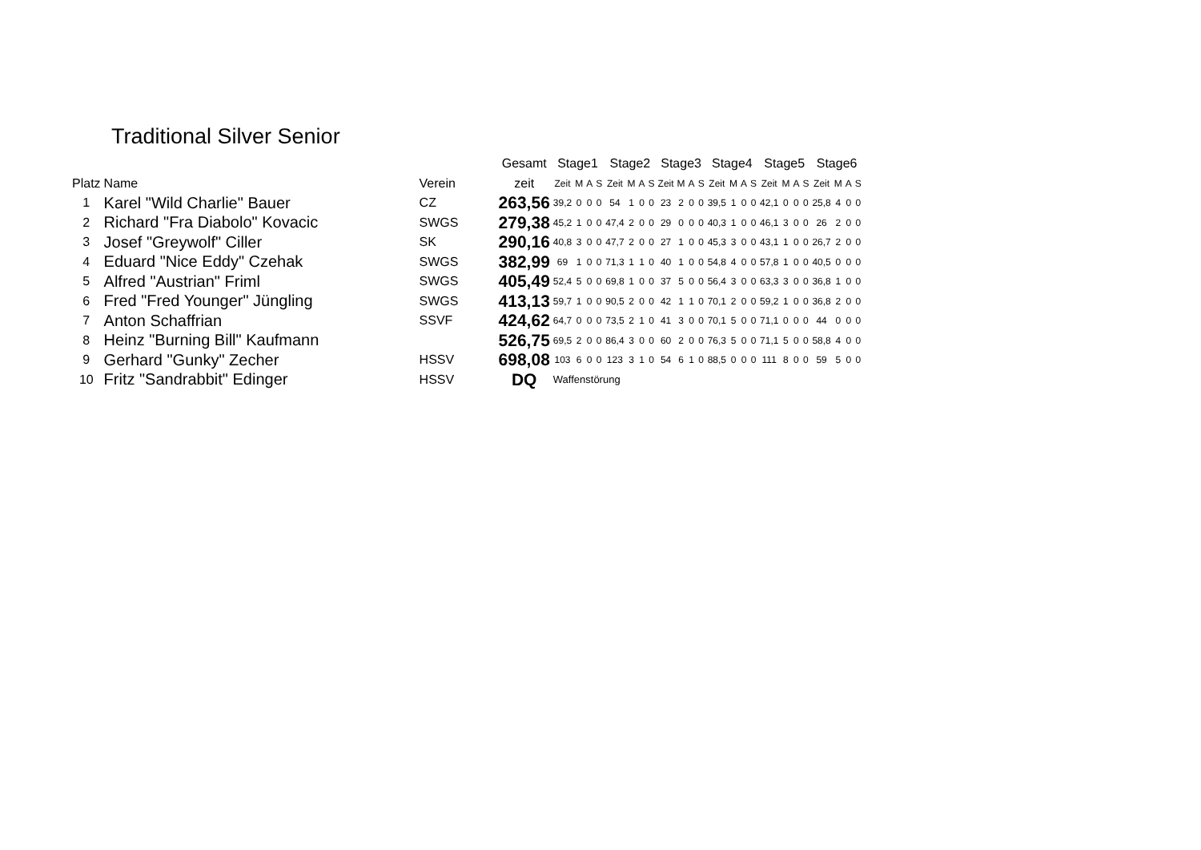Traditional Silver Senior
| | | | Gesamt | Stage1 | | | | Stage2 | | | | Stage3 | | | | Stage4 | | | | Stage5 | | | | Stage6 | | | |
| --- | --- | --- | --- | --- | --- | --- | --- | --- | --- | --- | --- | --- | --- | --- | --- | --- | --- | --- | --- | --- | --- | --- | --- | --- | --- | --- | --- |
| Platz | Name | Verein | zeit | Zeit | M | A | S | Zeit | M | A | S | Zeit | M | A | S | Zeit | M | A | S | Zeit | M | A | S | Zeit | M | A | S |
| 1 | Karel "Wild Charlie" Bauer | CZ | 263,56 | 39,2 | 0 | 0 | 0 | 54 | 1 | 0 | 0 | 23 | 2 | 0 | 0 | 39,5 | 1 | 0 | 0 | 42,1 | 0 | 0 | 0 | 25,8 | 4 | 0 | 0 |
| 2 | Richard "Fra Diabolo" Kovacic | SWGS | 279,38 | 45,2 | 1 | 0 | 0 | 47,4 | 2 | 0 | 0 | 29 | 0 | 0 | 0 | 40,3 | 1 | 0 | 0 | 46,1 | 3 | 0 | 0 | 26 | 2 | 0 | 0 |
| 3 | Josef "Greywolf" Ciller | SK | 290,16 | 40,8 | 3 | 0 | 0 | 47,7 | 2 | 0 | 0 | 27 | 1 | 0 | 0 | 45,3 | 3 | 0 | 0 | 43,1 | 1 | 0 | 0 | 26,7 | 2 | 0 | 0 |
| 4 | Eduard "Nice Eddy" Czehak | SWGS | 382,99 | 69 | 1 | 0 | 0 | 71,3 | 1 | 1 | 0 | 40 | 1 | 0 | 0 | 54,8 | 4 | 0 | 0 | 57,8 | 1 | 0 | 0 | 40,5 | 0 | 0 | 0 |
| 5 | Alfred "Austrian" Friml | SWGS | 405,49 | 52,4 | 5 | 0 | 0 | 69,8 | 1 | 0 | 0 | 37 | 5 | 0 | 0 | 56,4 | 3 | 0 | 0 | 63,3 | 3 | 0 | 0 | 36,8 | 1 | 0 | 0 |
| 6 | Fred "Fred Younger" Jüngling | SWGS | 413,13 | 59,7 | 1 | 0 | 0 | 90,5 | 2 | 0 | 0 | 42 | 1 | 1 | 0 | 70,1 | 2 | 0 | 0 | 59,2 | 1 | 0 | 0 | 36,8 | 2 | 0 | 0 |
| 7 | Anton Schaffrian | SSVF | 424,62 | 64,7 | 0 | 0 | 0 | 73,5 | 2 | 1 | 0 | 41 | 3 | 0 | 0 | 70,1 | 5 | 0 | 0 | 71,1 | 0 | 0 | 0 | 44 | 0 | 0 | 0 |
| 8 | Heinz "Burning Bill" Kaufmann | | 526,75 | 69,5 | 2 | 0 | 0 | 86,4 | 3 | 0 | 0 | 60 | 2 | 0 | 0 | 76,3 | 5 | 0 | 0 | 71,1 | 5 | 0 | 0 | 58,8 | 4 | 0 | 0 |
| 9 | Gerhard "Gunky" Zecher | HSSV | 698,08 | 103 | 6 | 0 | 0 | 123 | 3 | 1 | 0 | 54 | 6 | 1 | 0 | 88,5 | 0 | 0 | 0 | 111 | 8 | 0 | 0 | 59 | 5 | 0 | 0 |
| 10 | Fritz "Sandrabbit" Edinger | HSSV | DQ | Waffenstörung | | | | | | | | | | | | | | | | | | | | | | | |